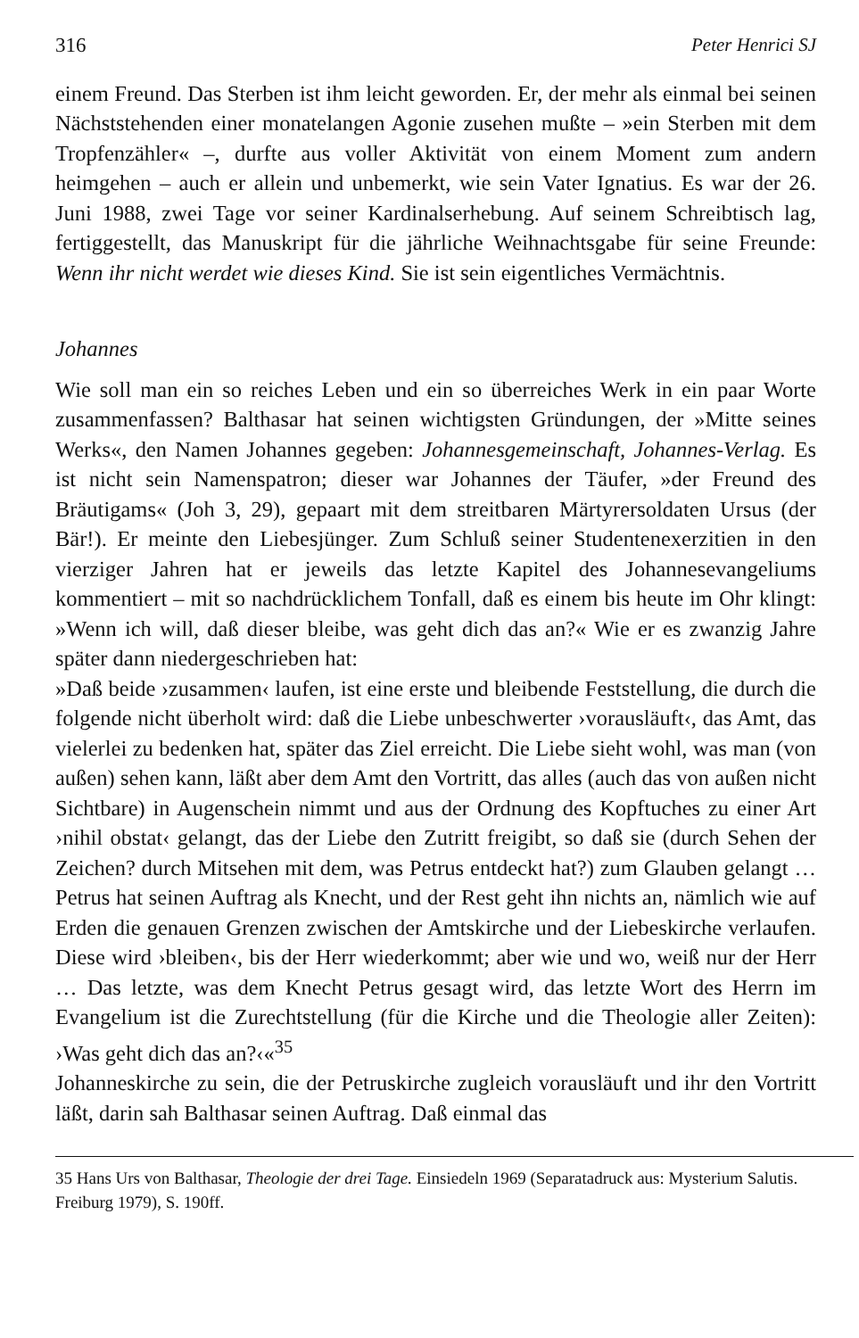316 Peter Henrici SJ
einem Freund. Das Sterben ist ihm leicht geworden. Er, der mehr als einmal bei seinen Nächststehenden einer monatelangen Agonie zusehen mußte – »ein Sterben mit dem Tropfenzähler« –, durfte aus voller Aktivität von einem Moment zum andern heimgehen – auch er allein und unbemerkt, wie sein Vater Ignatius. Es war der 26. Juni 1988, zwei Tage vor seiner Kardinalserhebung. Auf seinem Schreibtisch lag, fertiggestellt, das Manuskript für die jährliche Weihnachtsgabe für seine Freunde: Wenn ihr nicht werdet wie dieses Kind. Sie ist sein eigentliches Vermächtnis.
Johannes
Wie soll man ein so reiches Leben und ein so überreiches Werk in ein paar Worte zusammenfassen? Balthasar hat seinen wichtigsten Gründungen, der »Mitte seines Werks«, den Namen Johannes gegeben: Johannesgemeinschaft, Johannes-Verlag. Es ist nicht sein Namenspatron; dieser war Johannes der Täufer, »der Freund des Bräutigams« (Joh 3, 29), gepaart mit dem streitbaren Märtyrersoldaten Ursus (der Bär!). Er meinte den Liebesjünger. Zum Schluß seiner Studentenexerzitien in den vierziger Jahren hat er jeweils das letzte Kapitel des Johannesevangeliums kommentiert – mit so nachdrücklichem Tonfall, daß es einem bis heute im Ohr klingt: »Wenn ich will, daß dieser bleibe, was geht dich das an?« Wie er es zwanzig Jahre später dann niedergeschrieben hat:
»Daß beide ›zusammen‹ laufen, ist eine erste und bleibende Feststellung, die durch die folgende nicht überholt wird: daß die Liebe unbeschwerter ›vorausläuft‹, das Amt, das vielerlei zu bedenken hat, später das Ziel erreicht. Die Liebe sieht wohl, was man (von außen) sehen kann, läßt aber dem Amt den Vortritt, das alles (auch das von außen nicht Sichtbare) in Augenschein nimmt und aus der Ordnung des Kopftuches zu einer Art ›nihil obstat‹ gelangt, das der Liebe den Zutritt freigibt, so daß sie (durch Sehen der Zeichen? durch Mitsehen mit dem, was Petrus entdeckt hat?) zum Glauben gelangt … Petrus hat seinen Auftrag als Knecht, und der Rest geht ihn nichts an, nämlich wie auf Erden die genauen Grenzen zwischen der Amtskirche und der Liebeskirche verlaufen. Diese wird ›bleiben‹, bis der Herr wiederkommt; aber wie und wo, weiß nur der Herr … Das letzte, was dem Knecht Petrus gesagt wird, das letzte Wort des Herrn im Evangelium ist die Zurechtstellung (für die Kirche und die Theologie aller Zeiten): ›Was geht dich das an?‹«<sup>35</sup>
Johanneskirche zu sein, die der Petruskirche zugleich vorausläuft und ihr den Vortritt läßt, darin sah Balthasar seinen Auftrag. Daß einmal das
35 Hans Urs von Balthasar, Theologie der drei Tage. Einsiedeln 1969 (Separatadruck aus: Mysterium Salutis. Freiburg 1979), S. 190ff.